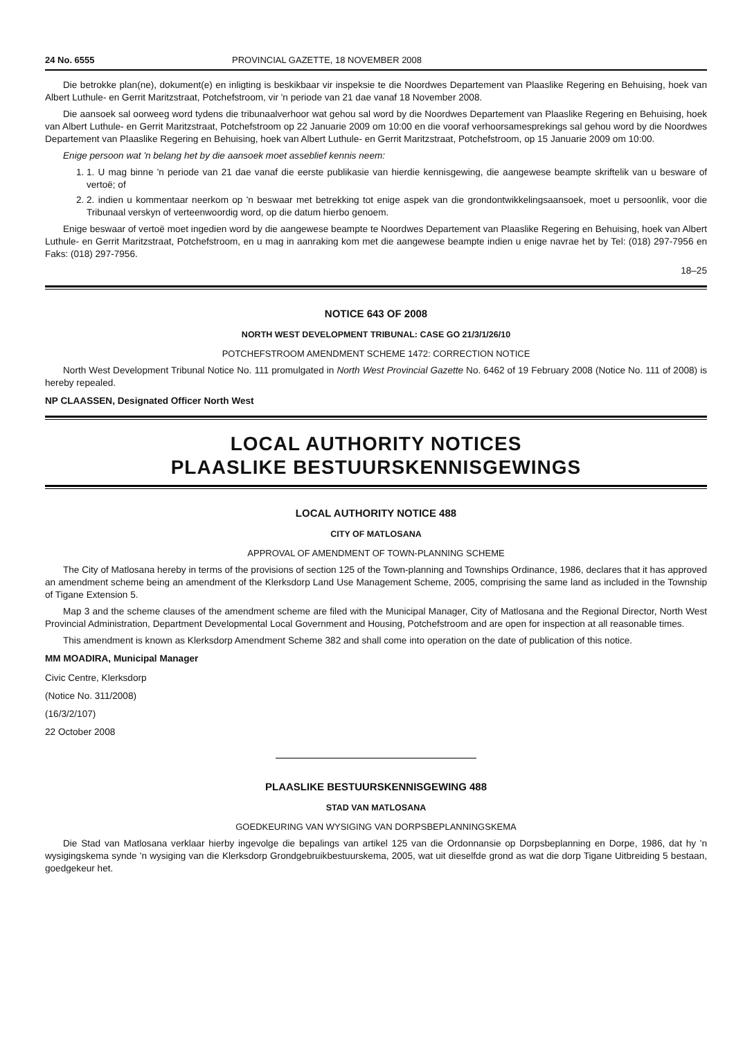24 No. 6555 PROVINCIAL GAZETTE, 18 NOVEMBER 2008
Die betrokke plan(ne), dokument(e) en inligting is beskikbaar vir inspeksie te die Noordwes Departement van Plaaslike Regering en Behuising, hoek van Albert Luthule- en Gerrit Maritzstraat, Potchefstroom, vir 'n periode van 21 dae vanaf 18 November 2008.
Die aansoek sal oorweeg word tydens die tribunaalverhoor wat gehou sal word by die Noordwes Departement van Plaaslike Regering en Behuising, hoek van Albert Luthule- en Gerrit Maritzstraat, Potchefstroom op 22 Januarie 2009 om 10:00 en die vooraf verhoorsamesprekings sal gehou word by die Noordwes Departement van Plaaslike Regering en Behuising, hoek van Albert Luthule- en Gerrit Maritzstraat, Potchefstroom, op 15 Januarie 2009 om 10:00.
Enige persoon wat 'n belang het by die aansoek moet asseblief kennis neem:
1. 1. U mag binne 'n periode van 21 dae vanaf die eerste publikasie van hierdie kennisgewing, die aangewese beampte skriftelik van u besware of vertoë; of
2. 2. indien u kommentaar neerkom op 'n beswaar met betrekking tot enige aspek van die grondontwikkelingsaansoek, moet u persoonlik, voor die Tribunaal verskyn of verteenwoordig word, op die datum hierbo genoem.
Enige beswaar of vertoë moet ingedien word by die aangewese beampte te Noordwes Departement van Plaaslike Regering en Behuising, hoek van Albert Luthule- en Gerrit Maritzstraat, Potchefstroom, en u mag in aanraking kom met die aangewese beampte indien u enige navrae het by Tel: (018) 297-7956 en Faks: (018) 297-7956.
18–25
NOTICE 643 OF 2008
NORTH WEST DEVELOPMENT TRIBUNAL: CASE GO 21/3/1/26/10
POTCHEFSTROOM AMENDMENT SCHEME 1472: CORRECTION NOTICE
North West Development Tribunal Notice No. 111 promulgated in North West Provincial Gazette No. 6462 of 19 February 2008 (Notice No. 111 of 2008) is hereby repealed.
NP CLAASSEN, Designated Officer North West
LOCAL AUTHORITY NOTICES
PLAASLIKE BESTUURSKENNISGEWINGS
LOCAL AUTHORITY NOTICE 488
CITY OF MATLOSANA
APPROVAL OF AMENDMENT OF TOWN-PLANNING SCHEME
The City of Matlosana hereby in terms of the provisions of section 125 of the Town-planning and Townships Ordinance, 1986, declares that it has approved an amendment scheme being an amendment of the Klerksdorp Land Use Management Scheme, 2005, comprising the same land as included in the Township of Tigane Extension 5.
Map 3 and the scheme clauses of the amendment scheme are filed with the Municipal Manager, City of Matlosana and the Regional Director, North West Provincial Administration, Department Developmental Local Government and Housing, Potchefstroom and are open for inspection at all reasonable times.
This amendment is known as Klerksdorp Amendment Scheme 382 and shall come into operation on the date of publication of this notice.
MM MOADIRA, Municipal Manager
Civic Centre, Klerksdorp
(Notice No. 311/2008)
(16/3/2/107)
22 October 2008
PLAASLIKE BESTUURSKENNISGEWING 488
STAD VAN MATLOSANA
GOEDKEURING VAN WYSIGING VAN DORPSBEPLANNINGSKEMA
Die Stad van Matlosana verklaar hierby ingevolge die bepalings van artikel 125 van die Ordonnansie op Dorpsbeplanning en Dorpe, 1986, dat hy 'n wysigingskema synde 'n wysiging van die Klerksdorp Grondgebruikbestuurskema, 2005, wat uit dieselfde grond as wat die dorp Tigane Uitbreiding 5 bestaan, goedgekeur het.